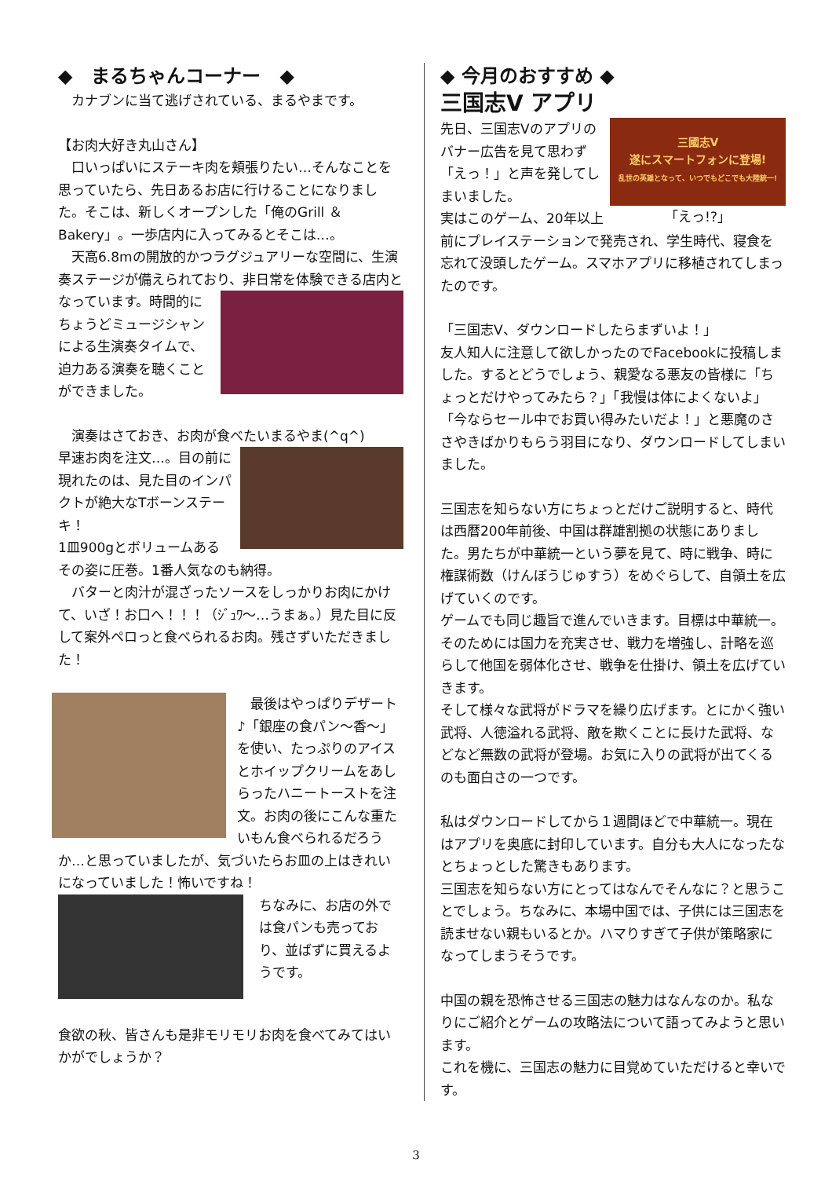◆　まるちゃんコーナー　◆
　カナブンに当て逃げされている、まるやまです。
【お肉大好き丸山さん】
　口いっぱいにステーキ肉を頬張りたい…そんなことを思っていたら、先日あるお店に行けることになりました。そこは、新しくオープンした「俺のGrill ＆ Bakery」。一歩店内に入ってみるとそこは…。
　天高6.8mの開放的かつラグジュアリーな空間に、生演奏ステージが備えられており、非日常を体 験できる店内となっています。時間的にちょうどミュージシャンによる生演奏タイムで、迫力ある演奏を聴くことができました。
　演奏はさておき、お肉が食べたいまるやま(^q^)
早速お肉を注文…。目の前に現れたのは、見た目のインパクトが絶大なTボーンステーキ！
1皿900gとボリュームあるその姿に圧巻。1番人気なのも納得。
　バターと肉汁が混ざったソースをしっかりお肉にかけて、いざ！お口へ！！！（ｼﾞｭﾜ～…うまぁ。）見た目に反して案外ペロっと食べられるお肉。残さずいただきました！
　最後はやっぱりデザート♪「銀座の食パン～香～」を使い、たっぷりのアイスとホイップクリームをあしらったハニートーストを注文。お肉の後にこんな重たいもん食べられるだろうか…と思っていましたが、気づいたらお皿の上はきれいになっていました！怖いですね！
ちなみに、お店の外では食パンも売っており、並ばずに買えるようです。
食欲の秋、皆さんも是非モリモリお肉を食べてみてはいかがでしょうか？
◆ 今月のおすすめ ◆
三国志Ⅴ アプリ
三國志Ⅴ
遂にスマートフォンに登場!
乱世の英雄となって、いつでもどこでも大陸統一!
「えっ!?」
先日、三国志Ⅴのアプリのバナー広告を見て思わず「えっ！」と声を発してしまいました。
実はこのゲーム、20年以上前にプレイステーションで発売され、学生時代、寝食を忘れて没頭したゲーム。スマホアプリに移植されてしまったのです。
「三国志Ⅴ、ダウンロードしたらまずいよ！」
友人知人に注意して欲しかったのでFacebookに投稿しました。するとどうでしょう、親愛なる悪友の皆様に「ちょっとだけやってみたら？」「我慢は体によくないよ」「今ならセール中でお買い得みたいだよ！」と悪魔のささやきばかりもらう羽目になり、ダウンロードしてしまいました。
三国志を知らない方にちょっとだけご説明すると、時代は西暦200年前後、中国は群雄割拠の状態にありました。男たちが中華統一という夢を見て、時に戦争、時に権謀術数（けんぼうじゅすう）をめぐらして、自領土を広げていくのです。
ゲームでも同じ趣旨で進んでいきます。目標は中華統一。そのためには国力を充実させ、戦力を増強し、計略を巡らして他国を弱体化させ、戦争を仕掛け、領土を広げていきます。
そして様々な武将がドラマを繰り広げます。とにかく強い武将、人徳溢れる武将、敵を欺くことに長けた武将、などなど無数の武将が登場。お気に入りの武将が出てくるのも面白さの一つです。
私はダウンロードしてから１週間ほどで中華統一。現在はアプリを奥底に封印しています。自分も大人になったなとちょっとした驚きもあります。
三国志を知らない方にとってはなんでそんなに？と思うことでしょう。ちなみに、本場中国では、子供には三国志を読ませない親もいるとか。ハマりすぎて子供が策略家になってしまうそうです。
中国の親を恐怖させる三国志の魅力はなんなのか。私なりにご紹介とゲームの攻略法について語ってみようと思います。
これを機に、三国志の魅力に目覚めていただけると幸いです。
3